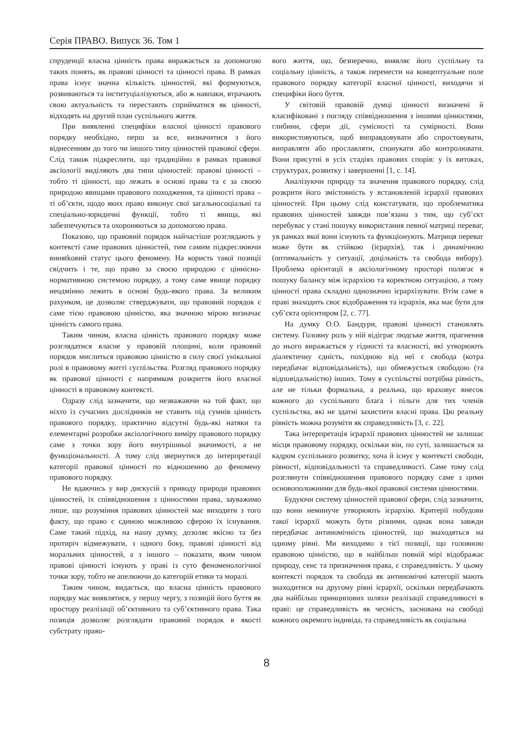Серія ПРАВО. Випуск 36. Том 1
спруденції власна цінність права виражається за допомогою таких понять, як правові цінності та цінності права. В рамках права існує значна кількість цінностей, які формуються, розвиваються та інституціалізуються, або ж навпаки, втрачають свою актуальність та перестають сприйматися як цінності, відходять на другий план суспільного життя.
При виявленні специфіки власної цінності правового порядку необхідно, перш за все, визначитися з його віднесенням до того чи іншого типу цінностей правової сфери. Слід також підкреслити, що традиційно в рамках правової аксіології виділяють два типи цінностей: правові цінності – тобто ті цінності, що лежать в основі права та є за своєю природою явищами правового походження, та цінності права – ті об’єкти, щодо яких право виконує свої загальносоціальні та спеціально-юридичні функції, тобто ті явища, які забезпечуються та охороняються за допомогою права.
Показово, що правовий порядок найчастіше розглядають у контексті саме правових цінностей, тим самим підкреслюючи виняtkовий статус цього феномену. На користь такої позиції свідчить і те, що право за своєю природою є ціннісно-нормативною системою порядку, а тому саме явище порядку неодмінно лежить в основі будь-якого права. За великим рахунком, це дозволяє стверджувати, що правовий порядок є саме тією правовою цінністю, яка значною мірою визначає цінність самого права.
Таким чином, власна цінність правового порядку може розглядатися власне у правовій площині, коли правовий порядок мислиться правовою цінністю в силу своєї унікальної ролі в правовому житті суспільства. Розгляд правового порядку як правової цінності є напрямком розкриття його власної цінності в правовому контексті.
Одразу слід зазначити, що незважаючи на той факт, що ніхто із сучасних дослідників не ставить під сумнів цінність правового порядку, практично відсутні будь-які натяки та елементарні розробки аксіологічного виміру правового порядку саме з точки зору його внутрішньої значимості, а не функціональності. А тому слід звернутися до інтерпретації категорії правової цінності по відношенню до феномену правового порядку.
Не вдаючись у вир дискусій з приводу природи правових цінностей, їх співвідношення з цінностями права, зауважимо лише, що розуміння правових цінностей має виходити з того факту, що право є єдиною можливою сферою їх існування. Саме такий підхід, на нашу думку, дозоляє якісно та без протиріч відмежувати, з одного боку, правові цінності від моральних цінностей, а з іншого – показати, яким чином правові цінності існують у праві із суто феноменологічної точки зору, тобто не апелюючи до категорій етики та моралі.
Таким чином, видається, що власна цінність правового порядку має виявлятися, у першу чергу, з позицій його буття як простору реалізації об’єктивного та суб’єктивного права. Така позиція дозволяє розглядати правовий порядок в якості субстрату право-
вого життя, що, безперечно, виявляє його суспільну та соціальну цінність, а також перенести на концептуальне поле правового порядку категорії власної цінності, виходячи зі специфіки його буття.
У світовій правовій думці цінності визначені й класифіковані з погляду співвідношення з іншими цінностями, глибини, сфери дії, сумісності та сумірності. Вони використовуються, щоб виправдовувати або спростовувати, виправляти або прославляти, спонукати або контролювати. Вони присутні в усіх стадіях правових спорів: у їх витоках, структурах, розвитку і завершенні [1, с. 14].
Аналізуючи природу та значення правового порядку, слід розкрити його змістовність у встановленій ієрархії правових цінностей. При цьому слід констатувати, що проблематика правових цінностей завжди пов’язана з тим, що суб’єкт перебуває у стані пошуку використання певної матриці переваг, ув рамках якої вони існують та функціонують. Матриця переваг може бути як стійкою (ієрархія), так і динамічною (оптимальність у ситуації, доцільність та свобода вибору). Проблема орієнтації в аксіологічному просторі полягає в пошуку балансу між ієрархією та коректною ситуацією, а тому цінності права складно однозначно ієрархізувати. Втім саме в праві знаходить своє відображення та ієрархія, яка має бути для суб’єкта орієнтиром [2, с. 77].
На думку О.О. Бандури, правові цінності становлять систему. Головну роль у ній відіграє людське життя, прагнення до нього виражається у гідності та власності, які утворюють діалектичну єдність, похідною від неї є свобода (котра передбачає відповідальність), що обмежується свободою (та відповідальністю) інших. Тому в суспільстві потрібна рівність, але не тільки формальна, а реальна, що враховує внесок кожного до суспільного блага і пільги для тих членів суспільства, які не здатні захистити власні права. Цю реальну рівність можна розуміти як справедливість [3, с. 22].
Така інтерпретація ієрархії правових цінностей не залишає місця правовому порядку, оскільки він, по суті, залишається за кадром суспільного розвитку, хоча й існує у контексті свободи, рівності, відповідальності та справедливості. Саме тому слід розглянути співвідношення правового порядку саме з цими основоположними для будь-якої правової системи цінностями.
Будуючи систему цінностей правової сфери, слід зазначити, що вони неминуче утворюють ієрархію. Критерії побудови такої ієрархії можуть бути різними, однак вона завжди передбачає антиномічність цінностей, що знаходяться на одному рівні. Ми виходимо з тієї позиції, що головною правовою цінністю, що в найбільш повній мірі відображає природу, сенс та призначення права, є справедливість. У цьому контексті порядок та свобода як антиномічні категорії мають знаходитися на другому рівні ієрархії, оскільки передбачають два найбільш принципових шляхи реалізації справедливості в праві: це справедливість як чесність, заснована на свободі кожного окремого індивіда, та справедливість як соціальна
8